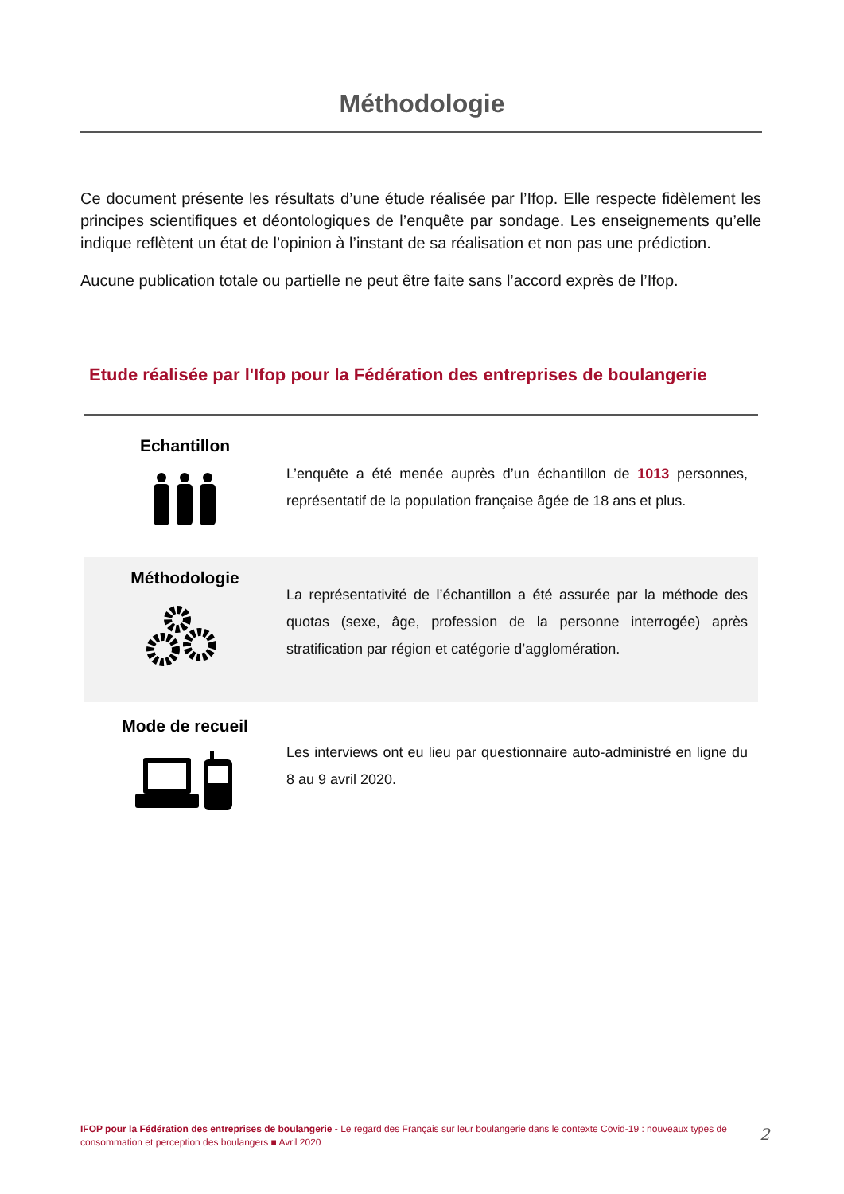Méthodologie
Ce document présente les résultats d’une étude réalisée par l’Ifop. Elle respecte fidèlement les principes scientifiques et déontologiques de l’enquête par sondage. Les enseignements qu’elle indique reflètent un état de l’opinion à l’instant de sa réalisation et non pas une prédiction.
Aucune publication totale ou partielle ne peut être faite sans l’accord exprès de l’Ifop.
Etude réalisée par l'Ifop pour la Fédération des entreprises de boulangerie
Echantillon
L’enquête a été menée auprès d’un échantillon de 1013 personnes, représentatif de la population française âgée de 18 ans et plus.
Méthodologie
La représentativité de l’échantillon a été assurée par la méthode des quotas (sexe, âge, profession de la personne interrogée) après stratification par région et catégorie d’agglomération.
Mode de recueil
Les interviews ont eu lieu par questionnaire auto-administré en ligne du 8 au 9 avril 2020.
IFOP pour la Fédération des entreprises de boulangerie - Le regard des Français sur leur boulangerie dans le contexte Covid-19 : nouveaux types de consommation et perception des boulangers ■ Avril 2020
2